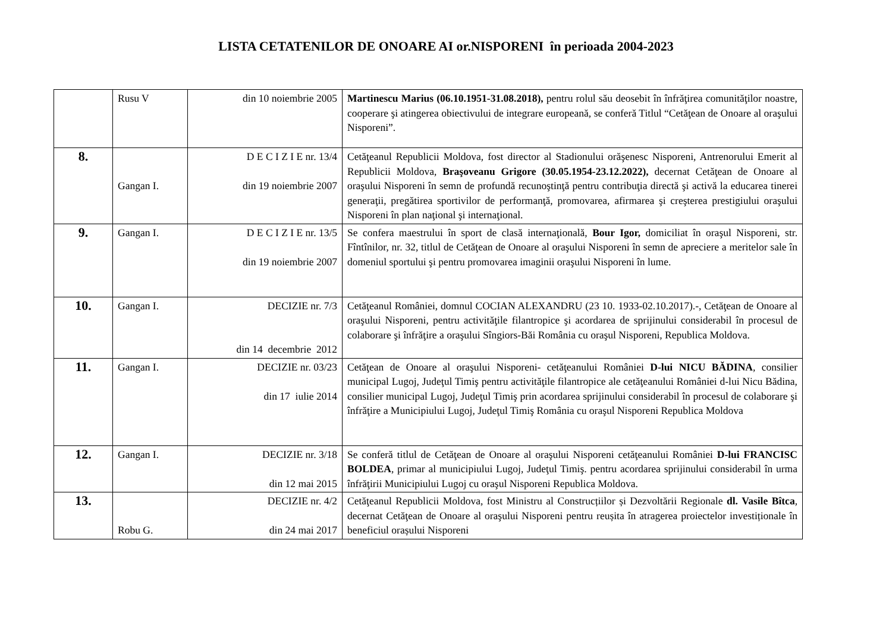LISTA CETATENILOR DE ONOARE AI or.NISPORENI în perioada 2004-2023
| | Rusu V | din 10 noiembrie 2005 | Martinescu Marius (06.10.1951-31.08.2018), pentru rolul său deosebit în înfrăţirea comunităţilor noastre, cooperare şi atingerea obiectivului de integrare europeană, se conferă Titlul “Cetăţean de Onoare al oraşului Nisporeni”. |
| 8. | Gangan I. | D E C I Z I E nr. 13/4 din 19 noiembrie 2007 | Cetăţeanul Republicii Moldova, fost director al Stadionului orăşenesc Nisporeni, Antrenorului Emerit al Republicii Moldova, Braşoveanu Grigore (30.05.1954-23.12.2022), decernat Cetăţean de Onoare al oraşului Nisporeni în semn de profundă recunoştinţă pentru contribuţia directă şi activă la educarea tinerei generaţii, pregătirea sportivilor de performanţă, promovarea, afirmarea şi creşterea prestigiului oraşului Nisporeni în plan naţional şi internaţional. |
| 9. | Gangan I. | D E C I Z I E nr. 13/5 din 19 noiembrie 2007 | Se confera maestrului în sport de clasă internaţională, Bour Igor, domiciliat în oraşul Nisporeni, str. Fîntînilor, nr. 32, titlul de Cetăţean de Onoare al oraşului Nisporeni în semn de apreciere a meritelor sale în domeniul sportului şi pentru promovarea imaginii oraşului Nisporeni în lume. |
| 10. | Gangan I. | DECIZIE nr. 7/3 din 14 decembrie 2012 | Cetăţeanul României, domnul COCIAN ALEXANDRU (23 10. 1933-02.10.2017).-, Cetăţean de Onoare al oraşului Nisporeni, pentru activităţile filantropice şi acordarea de sprijinului considerabil în procesul de colaborare şi înfrăţire a oraşului Sîngiors-Băi România cu oraşul Nisporeni, Republica Moldova. |
| 11. | Gangan I. | DECIZIE nr. 03/23 din 17 iulie 2014 | Cetăţean de Onoare al oraşului Nisporeni- cetăţeanului României D-lui NICU BĂDINA , consilier municipal Lugoj, Judeţul Timiş pentru activităţile filantropice ale cetăţeanului României d-lui Nicu Bădina, consilier municipal Lugoj, Judeţul Timiş prin acordarea sprijinului considerabil în procesul de colaborare şi înfrăţire a Municipiului Lugoj, Judeţul Timiş România cu oraşul Nisporeni Republica Moldova |
| 12. | Gangan I. | DECIZIE nr. 3/18 din 12 mai 2015 | Se conferă titlul de Cetăţean de Onoare al oraşului Nisporeni cetăţeanului României D-lui FRANCISC BOLDEA , primar al municipiului Lugoj, Judeţul Timiş. pentru acordarea sprijinului considerabil în urma înfrăţirii Municipiului Lugoj cu oraşul Nisporeni Republica Moldova. |
| 13. | Robu G. | DECIZIE nr. 4/2 din 24 mai 2017 | Cetăţeanul Republicii Moldova, fost Ministru al Construcțiilor și Dezvoltării Regionale dl. Vasile Bîtca , decernat Cetăţean de Onoare al oraşului Nisporeni pentru reușita în atragerea proiectelor investiționale în beneficiul orașului Nisporeni |